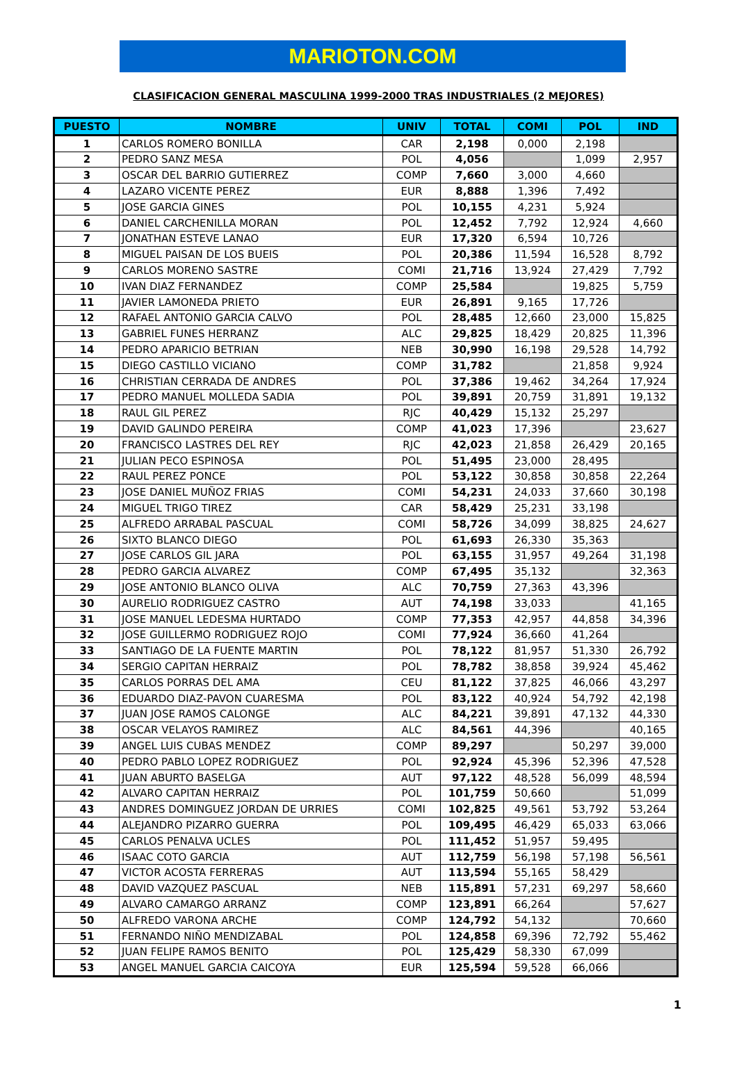MARIOTON.COM
CLASIFICACION GENERAL MASCULINA 1999-2000 TRAS INDUSTRIALES (2 MEJORES)
| PUESTO | NOMBRE | UNIV | TOTAL | COMI | POL | IND |
| --- | --- | --- | --- | --- | --- | --- |
| 1 | CARLOS ROMERO BONILLA | CAR | 2,198 | 0,000 | 2,198 | |
| 2 | PEDRO SANZ MESA | POL | 4,056 | | 1,099 | 2,957 |
| 3 | OSCAR DEL BARRIO GUTIERREZ | COMP | 7,660 | 3,000 | 4,660 | |
| 4 | LAZARO VICENTE PEREZ | EUR | 8,888 | 1,396 | 7,492 | |
| 5 | JOSE GARCIA GINES | POL | 10,155 | 4,231 | 5,924 | |
| 6 | DANIEL CARCHENILLA MORAN | POL | 12,452 | 7,792 | 12,924 | 4,660 |
| 7 | JONATHAN ESTEVE LANAO | EUR | 17,320 | 6,594 | 10,726 | |
| 8 | MIGUEL PAISAN DE LOS BUEIS | POL | 20,386 | 11,594 | 16,528 | 8,792 |
| 9 | CARLOS MORENO SASTRE | COMI | 21,716 | 13,924 | 27,429 | 7,792 |
| 10 | IVAN DIAZ FERNANDEZ | COMP | 25,584 | | 19,825 | 5,759 |
| 11 | JAVIER LAMONEDA PRIETO | EUR | 26,891 | 9,165 | 17,726 | |
| 12 | RAFAEL ANTONIO GARCIA CALVO | POL | 28,485 | 12,660 | 23,000 | 15,825 |
| 13 | GABRIEL FUNES HERRANZ | ALC | 29,825 | 18,429 | 20,825 | 11,396 |
| 14 | PEDRO APARICIO BETRIAN | NEB | 30,990 | 16,198 | 29,528 | 14,792 |
| 15 | DIEGO CASTILLO VICIANO | COMP | 31,782 | | 21,858 | 9,924 |
| 16 | CHRISTIAN CERRADA DE ANDRES | POL | 37,386 | 19,462 | 34,264 | 17,924 |
| 17 | PEDRO MANUEL MOLLEDA SADIA | POL | 39,891 | 20,759 | 31,891 | 19,132 |
| 18 | RAUL GIL PEREZ | RJC | 40,429 | 15,132 | 25,297 | |
| 19 | DAVID GALINDO PEREIRA | COMP | 41,023 | 17,396 | | 23,627 |
| 20 | FRANCISCO LASTRES DEL REY | RJC | 42,023 | 21,858 | 26,429 | 20,165 |
| 21 | JULIAN PECO ESPINOSA | POL | 51,495 | 23,000 | 28,495 | |
| 22 | RAUL PEREZ PONCE | POL | 53,122 | 30,858 | 30,858 | 22,264 |
| 23 | JOSE DANIEL MUÑOZ FRIAS | COMI | 54,231 | 24,033 | 37,660 | 30,198 |
| 24 | MIGUEL TRIGO TIREZ | CAR | 58,429 | 25,231 | 33,198 | |
| 25 | ALFREDO ARRABAL PASCUAL | COMI | 58,726 | 34,099 | 38,825 | 24,627 |
| 26 | SIXTO BLANCO DIEGO | POL | 61,693 | 26,330 | 35,363 | |
| 27 | JOSE CARLOS GIL JARA | POL | 63,155 | 31,957 | 49,264 | 31,198 |
| 28 | PEDRO GARCIA ALVAREZ | COMP | 67,495 | 35,132 | | 32,363 |
| 29 | JOSE ANTONIO BLANCO OLIVA | ALC | 70,759 | 27,363 | 43,396 | |
| 30 | AURELIO RODRIGUEZ CASTRO | AUT | 74,198 | 33,033 | | 41,165 |
| 31 | JOSE MANUEL LEDESMA HURTADO | COMP | 77,353 | 42,957 | 44,858 | 34,396 |
| 32 | JOSE GUILLERMO RODRIGUEZ ROJO | COMI | 77,924 | 36,660 | 41,264 | |
| 33 | SANTIAGO DE LA FUENTE MARTIN | POL | 78,122 | 81,957 | 51,330 | 26,792 |
| 34 | SERGIO CAPITAN HERRAIZ | POL | 78,782 | 38,858 | 39,924 | 45,462 |
| 35 | CARLOS PORRAS DEL AMA | CEU | 81,122 | 37,825 | 46,066 | 43,297 |
| 36 | EDUARDO DIAZ-PAVON CUARESMA | POL | 83,122 | 40,924 | 54,792 | 42,198 |
| 37 | JUAN JOSE RAMOS CALONGE | ALC | 84,221 | 39,891 | 47,132 | 44,330 |
| 38 | OSCAR VELAYOS RAMIREZ | ALC | 84,561 | 44,396 | | 40,165 |
| 39 | ANGEL LUIS CUBAS MENDEZ | COMP | 89,297 | | 50,297 | 39,000 |
| 40 | PEDRO PABLO LOPEZ RODRIGUEZ | POL | 92,924 | 45,396 | 52,396 | 47,528 |
| 41 | JUAN ABURTO BASELGA | AUT | 97,122 | 48,528 | 56,099 | 48,594 |
| 42 | ALVARO CAPITAN HERRAIZ | POL | 101,759 | 50,660 | | 51,099 |
| 43 | ANDRES DOMINGUEZ JORDAN DE URRIES | COMI | 102,825 | 49,561 | 53,792 | 53,264 |
| 44 | ALEJANDRO PIZARRO GUERRA | POL | 109,495 | 46,429 | 65,033 | 63,066 |
| 45 | CARLOS PENALVA UCLES | POL | 111,452 | 51,957 | 59,495 | |
| 46 | ISAAC COTO GARCIA | AUT | 112,759 | 56,198 | 57,198 | 56,561 |
| 47 | VICTOR ACOSTA FERRERAS | AUT | 113,594 | 55,165 | 58,429 | |
| 48 | DAVID VAZQUEZ PASCUAL | NEB | 115,891 | 57,231 | 69,297 | 58,660 |
| 49 | ALVARO CAMARGO ARRANZ | COMP | 123,891 | 66,264 | | 57,627 |
| 50 | ALFREDO VARONA ARCHE | COMP | 124,792 | 54,132 | | 70,660 |
| 51 | FERNANDO NIÑO MENDIZABAL | POL | 124,858 | 69,396 | 72,792 | 55,462 |
| 52 | JUAN FELIPE RAMOS BENITO | POL | 125,429 | 58,330 | 67,099 | |
| 53 | ANGEL MANUEL GARCIA CAICOYA | EUR | 125,594 | 59,528 | 66,066 | |
1